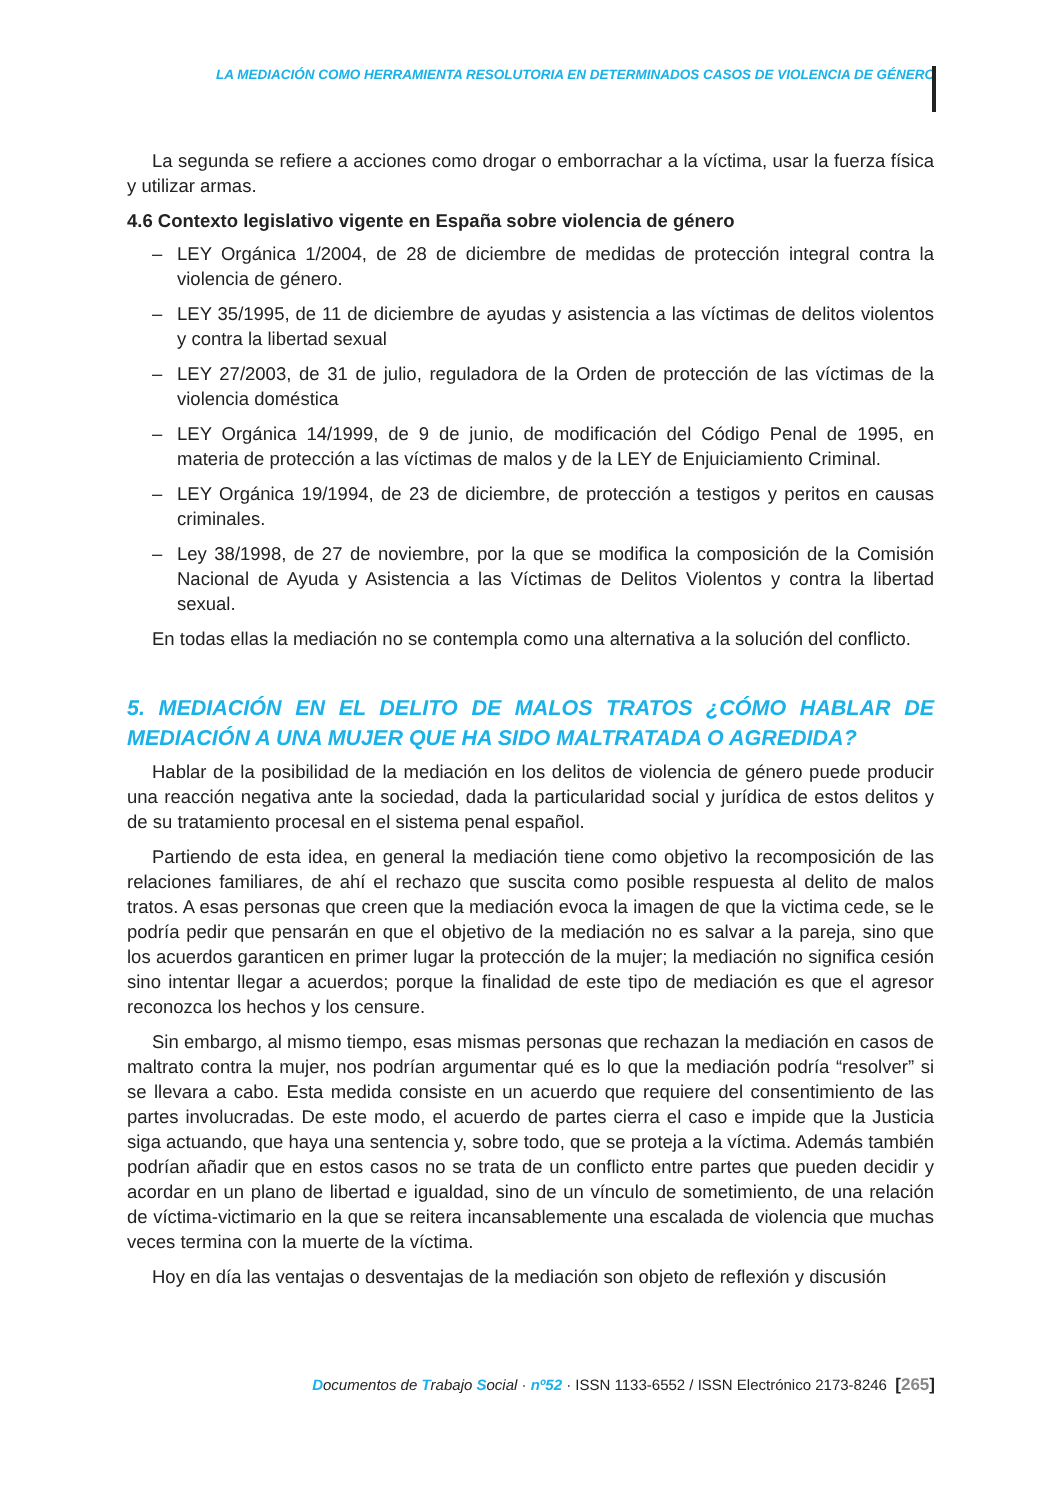LA MEDIACIÓN COMO HERRAMIENTA RESOLUTORIA EN DETERMINADOS CASOS DE VIOLENCIA DE GÉNERO
La segunda se refiere a acciones como drogar o emborrachar a la víctima, usar la fuerza física y utilizar armas.
4.6 Contexto legislativo vigente en España sobre violencia de género
– LEY Orgánica 1/2004, de 28 de diciembre de medidas de protección integral contra la violencia de género.
– LEY 35/1995, de 11 de diciembre de ayudas y asistencia a las víctimas de delitos violentos y contra la libertad sexual
– LEY 27/2003, de 31 de julio, reguladora de la Orden de protección de las víctimas de la violencia doméstica
– LEY Orgánica 14/1999, de 9 de junio, de modificación del Código Penal de 1995, en materia de protección a las víctimas de malos y de la LEY de Enjuiciamiento Criminal.
– LEY Orgánica 19/1994, de 23 de diciembre, de protección a testigos y peritos en causas criminales.
– Ley 38/1998, de 27 de noviembre, por la que se modifica la composición de la Comisión Nacional de Ayuda y Asistencia a las Víctimas de Delitos Violentos y contra la libertad sexual.
En todas ellas la mediación no se contempla como una alternativa a la solución del conflicto.
5. MEDIACIÓN EN EL DELITO DE MALOS TRATOS ¿CÓMO HABLAR DE MEDIACIÓN A UNA MUJER QUE HA SIDO MALTRATADA O AGREDIDA?
Hablar de la posibilidad de la mediación en los delitos de violencia de género puede producir una reacción negativa ante la sociedad, dada la particularidad social y jurídica de estos delitos y de su tratamiento procesal en el sistema penal español.
Partiendo de esta idea, en general la mediación tiene como objetivo la recomposición de las relaciones familiares, de ahí el rechazo que suscita como posible respuesta al delito de malos tratos. A esas personas que creen que la mediación evoca la imagen de que la victima cede, se le podría pedir que pensarán en que el objetivo de la mediación no es salvar a la pareja, sino que los acuerdos garanticen en primer lugar la protección de la mujer; la mediación no significa cesión sino intentar llegar a acuerdos; porque la finalidad de este tipo de mediación es que el agresor reconozca los hechos y los censure.
Sin embargo, al mismo tiempo, esas mismas personas que rechazan la mediación en casos de maltrato contra la mujer, nos podrían argumentar qué es lo que la mediación podría “resolver” si se llevara a cabo. Esta medida consiste en un acuerdo que requiere del consentimiento de las partes involucradas. De este modo, el acuerdo de partes cierra el caso e impide que la Justicia siga actuando, que haya una sentencia y, sobre todo, que se proteja a la víctima. Además también podrían añadir que en estos casos no se trata de un conflicto entre partes que pueden decidir y acordar en un plano de libertad e igualdad, sino de un vínculo de sometimiento, de una relación de víctima-victimario en la que se reitera incansablemente una escalada de violencia que muchas veces termina con la muerte de la víctima.
Hoy en día las ventajas o desventajas de la mediación son objeto de reflexión y discusión
Documentos de Trabajo Social · nº52 · ISSN 1133-6552 / ISSN Electrónico 2173-8246 [265]